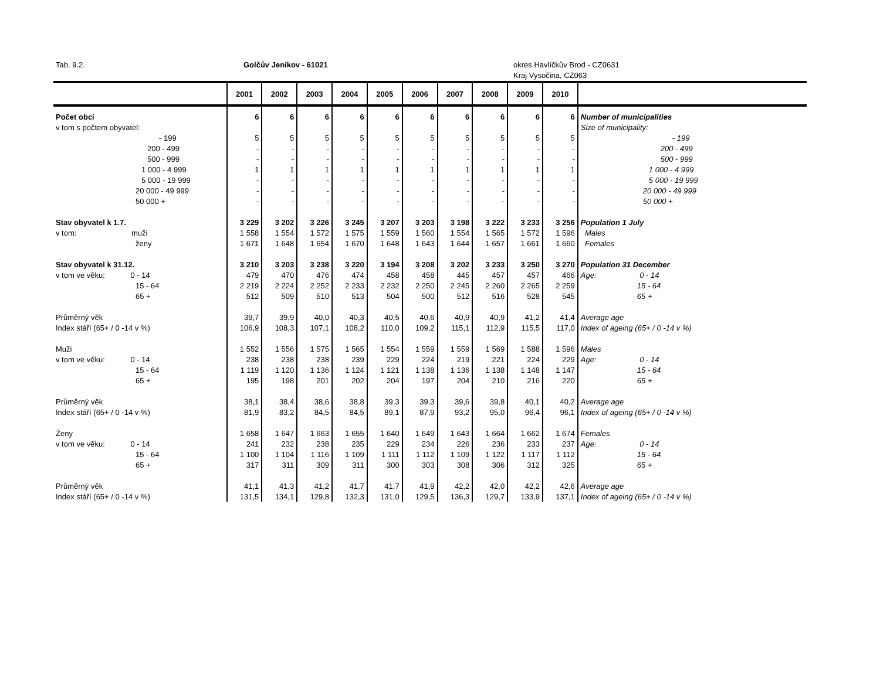Tab. 9.2. Golčův Jeníkov - 61021 okres Havlíčkův Brod - CZ0631
Kraj Vysočina, CZ063
| | 2001 | 2002 | 2003 | 2004 | 2005 | 2006 | 2007 | 2008 | 2009 | 2010 | |
| --- | --- | --- | --- | --- | --- | --- | --- | --- | --- | --- | --- |
| Počet obcí | 6 | 6 | 6 | 6 | 6 | 6 | 6 | 6 | 6 | 6 | Number of municipalities |
| v tom s počtem obyvatel: | | | | | | | | | | | Size of municipality: |
| - 199 | 5 | 5 | 5 | 5 | 5 | 5 | 5 | 5 | 5 | 5 | - 199 |
| 200 - 499 | - | - | - | - | - | - | - | - | - | - | 200 - 499 |
| 500 - 999 | - | - | - | - | - | - | - | - | - | - | 500 - 999 |
| 1 000 - 4 999 | 1 | 1 | 1 | 1 | 1 | 1 | 1 | 1 | 1 | 1 | 1 000 - 4 999 |
| 5 000 - 19 999 | - | - | - | - | - | - | - | - | - | - | 5 000 - 19 999 |
| 20 000 - 49 999 | - | - | - | - | - | - | - | - | - | - | 20 000 - 49 999 |
| 50 000 + | - | - | - | - | - | - | - | - | - | - | 50 000 + |
| Stav obyvatel k 1.7. | 3 229 | 3 202 | 3 226 | 3 245 | 3 207 | 3 203 | 3 198 | 3 222 | 3 233 | 3 256 | Population 1 July |
| v tom: muži | 1 558 | 1 554 | 1 572 | 1 575 | 1 559 | 1 560 | 1 554 | 1 565 | 1 572 | 1 596 | Males |
| ženy | 1 671 | 1 648 | 1 654 | 1 670 | 1 648 | 1 643 | 1 644 | 1 657 | 1 661 | 1 660 | Females |
| Stav obyvatel k 31.12. | 3 210 | 3 203 | 3 238 | 3 220 | 3 194 | 3 208 | 3 202 | 3 233 | 3 250 | 3 270 | Population 31 December |
| v tom ve věku: 0 - 14 | 479 | 470 | 476 | 474 | 458 | 458 | 445 | 457 | 457 | 466 | Age: 0 - 14 |
| 15 - 64 | 2 219 | 2 224 | 2 252 | 2 233 | 2 232 | 2 250 | 2 245 | 2 260 | 2 265 | 2 259 | 15 - 64 |
| 65 + | 512 | 509 | 510 | 513 | 504 | 500 | 512 | 516 | 528 | 545 | 65 + |
| Průměrný věk | 39,7 | 39,9 | 40,0 | 40,3 | 40,5 | 40,6 | 40,9 | 40,9 | 41,2 | 41,4 | Average age |
| Index stáří (65+ / 0 -14 v %) | 106,9 | 108,3 | 107,1 | 108,2 | 110,0 | 109,2 | 115,1 | 112,9 | 115,5 | 117,0 | Index of ageing (65+ / 0 -14 v %) |
| Muži | 1 552 | 1 556 | 1 575 | 1 565 | 1 554 | 1 559 | 1 559 | 1 569 | 1 588 | 1 596 | Males |
| v tom ve věku: 0 - 14 | 238 | 238 | 238 | 239 | 229 | 224 | 219 | 221 | 224 | 229 | Age: 0 - 14 |
| 15 - 64 | 1 119 | 1 120 | 1 136 | 1 124 | 1 121 | 1 138 | 1 136 | 1 138 | 1 148 | 1 147 | 15 - 64 |
| 65 + | 195 | 198 | 201 | 202 | 204 | 197 | 204 | 210 | 216 | 220 | 65 + |
| Průměrný věk | 38,1 | 38,4 | 38,6 | 38,8 | 39,3 | 39,3 | 39,6 | 39,8 | 40,1 | 40,2 | Average age |
| Index stáří (65+ / 0 -14 v %) | 81,9 | 83,2 | 84,5 | 84,5 | 89,1 | 87,9 | 93,2 | 95,0 | 96,4 | 96,1 | Index of ageing (65+ / 0 -14 v %) |
| Ženy | 1 658 | 1 647 | 1 663 | 1 655 | 1 640 | 1 649 | 1 643 | 1 664 | 1 662 | 1 674 | Females |
| v tom ve věku: 0 - 14 | 241 | 232 | 238 | 235 | 229 | 234 | 226 | 236 | 233 | 237 | Age: 0 - 14 |
| 15 - 64 | 1 100 | 1 104 | 1 116 | 1 109 | 1 111 | 1 112 | 1 109 | 1 122 | 1 117 | 1 112 | 15 - 64 |
| 65 + | 317 | 311 | 309 | 311 | 300 | 303 | 308 | 306 | 312 | 325 | 65 + |
| Průměrný věk | 41,1 | 41,3 | 41,2 | 41,7 | 41,7 | 41,9 | 42,2 | 42,0 | 42,2 | 42,6 | Average age |
| Index stáří (65+ / 0 -14 v %) | 131,5 | 134,1 | 129,8 | 132,3 | 131,0 | 129,5 | 136,3 | 129,7 | 133,9 | 137,1 | Index of ageing (65+ / 0 -14 v %) |